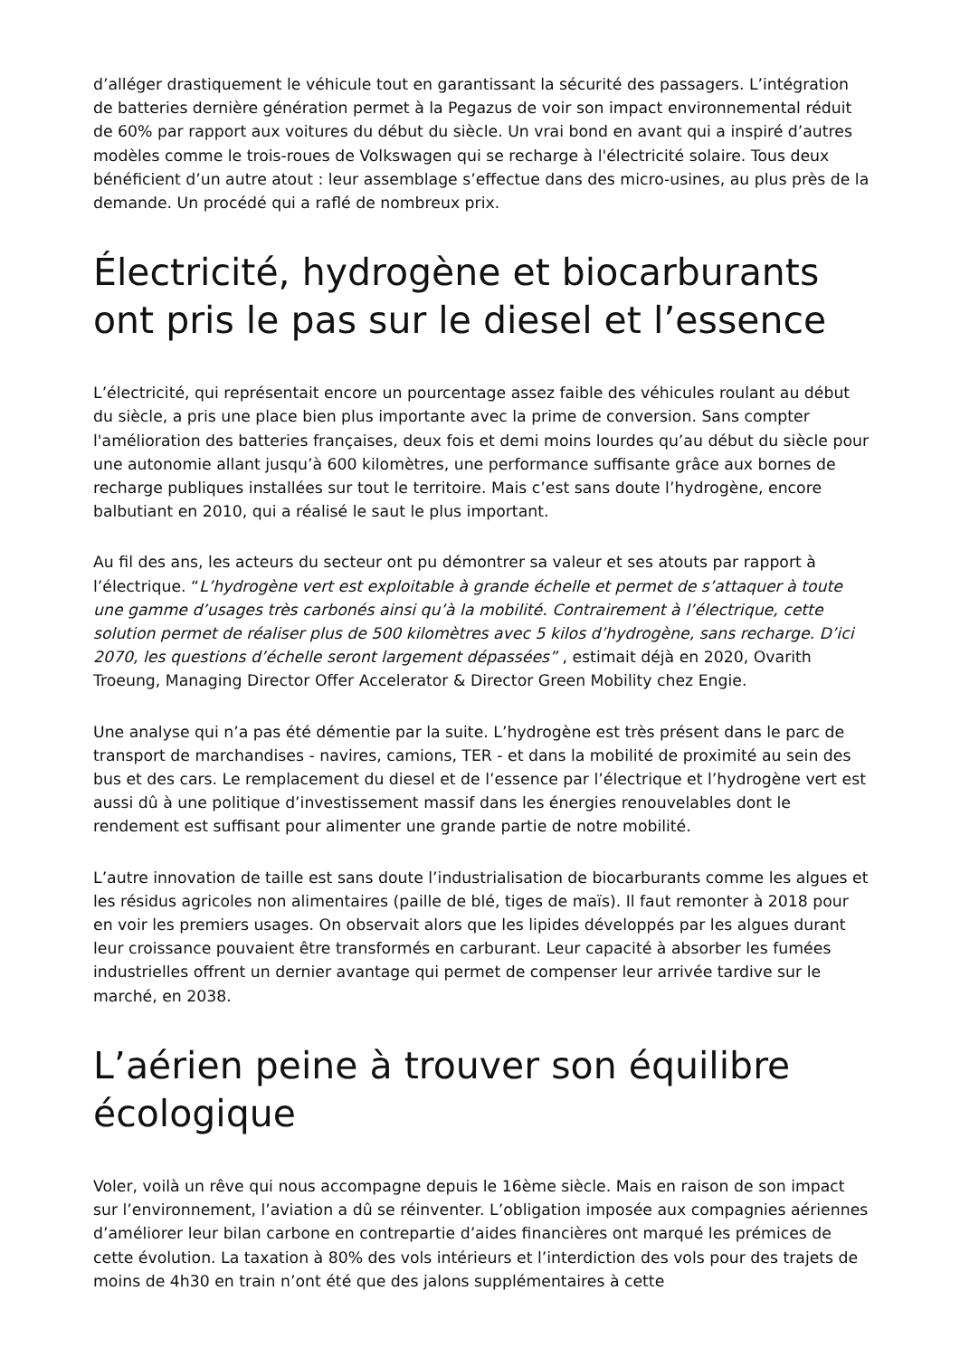d’alléger drastiquement le véhicule tout en garantissant la sécurité des passagers. L’intégration de batteries dernière génération permet à la Pegazus de voir son impact environnemental réduit de 60% par rapport aux voitures du début du siècle. Un vrai bond en avant qui a inspiré d’autres modèles comme le trois-roues de Volkswagen qui se recharge à l'électricité solaire. Tous deux bénéficient d’un autre atout : leur assemblage s’effectue dans des micro-usines, au plus près de la demande. Un procédé qui a raflé de nombreux prix.
Électricité, hydrogène et biocarburants ont pris le pas sur le diesel et l’essence
L’électricité, qui représentait encore un pourcentage assez faible des véhicules roulant au début du siècle, a pris une place bien plus importante avec la prime de conversion. Sans compter l'amélioration des batteries françaises, deux fois et demi moins lourdes qu’au début du siècle pour une autonomie allant jusqu’à 600 kilomètres, une performance suffisante grâce aux bornes de recharge publiques installées sur tout le territoire. Mais c’est sans doute l’hydrogène, encore balbutiant en 2010, qui a réalisé le saut le plus important.
Au fil des ans, les acteurs du secteur ont pu démontrer sa valeur et ses atouts par rapport à l’électrique. “L’hydrogène vert est exploitable à grande échelle et permet de s’attaquer à toute une gamme d’usages très carbonés ainsi qu’à la mobilité. Contrairement à l’électrique, cette solution permet de réaliser plus de 500 kilomètres avec 5 kilos d’hydrogène, sans recharge. D’ici 2070, les questions d’échelle seront largement dépassées” , estimait déjà en 2020, Ovarith Troeung, Managing Director Offer Accelerator & Director Green Mobility chez Engie.
Une analyse qui n’a pas été démentie par la suite. L’hydrogène est très présent dans le parc de transport de marchandises - navires, camions, TER - et dans la mobilité de proximité au sein des bus et des cars. Le remplacement du diesel et de l’essence par l’électrique et l’hydrogène vert est aussi dû à une politique d’investissement massif dans les énergies renouvelables dont le rendement est suffisant pour alimenter une grande partie de notre mobilité.
L’autre innovation de taille est sans doute l’industrialisation de biocarburants comme les algues et les résidus agricoles non alimentaires (paille de blé, tiges de maïs). Il faut remonter à 2018 pour en voir les premiers usages. On observait alors que les lipides développés par les algues durant leur croissance pouvaient être transformés en carburant. Leur capacité à absorber les fumées industrielles offrent un dernier avantage qui permet de compenser leur arrivée tardive sur le marché, en 2038.
L’aérien peine à trouver son équilibre écologique
Voler, voilà un rêve qui nous accompagne depuis le 16ème siècle. Mais en raison de son impact sur l’environnement, l’aviation a dû se réinventer. L’obligation imposée aux compagnies aériennes d’améliorer leur bilan carbone en contrepartie d’aides financières ont marqué les prémices de cette évolution. La taxation à 80% des vols intérieurs et l’interdiction des vols pour des trajets de moins de 4h30 en train n’ont été que des jalons supplémentaires à cette